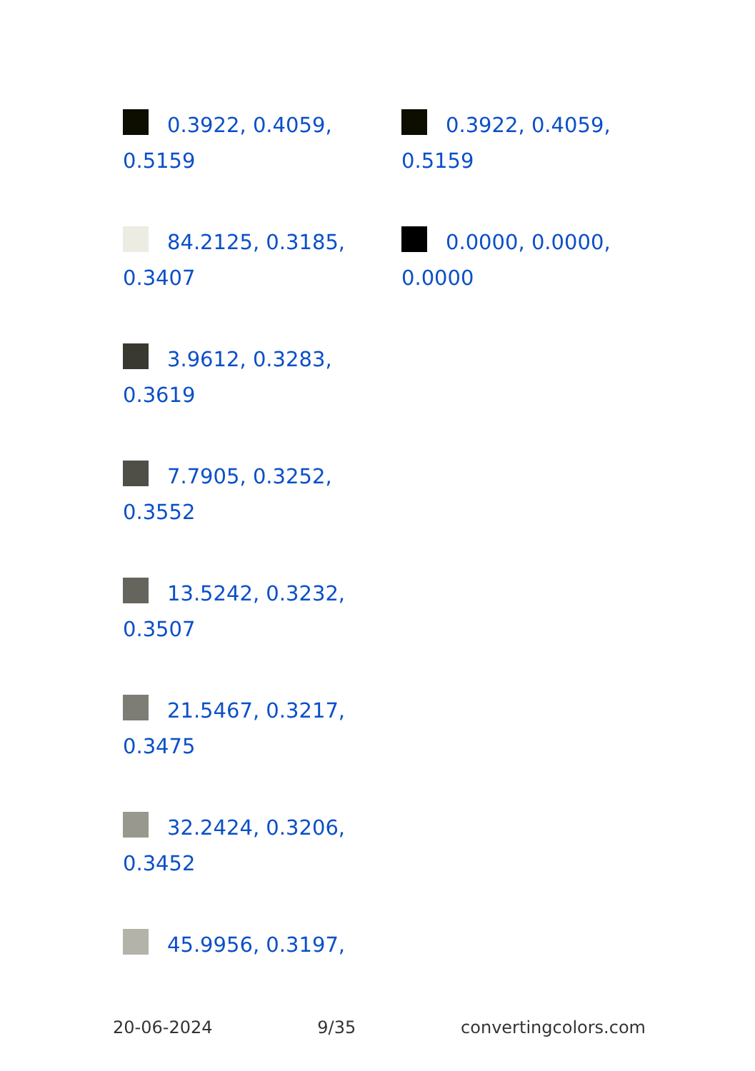0.3922, 0.4059,
0.5159
84.2125, 0.3185,
0.3407
3.9612, 0.3283,
0.3619
7.7905, 0.3252,
0.3552
13.5242, 0.3232,
0.3507
21.5467, 0.3217,
0.3475
32.2424, 0.3206,
0.3452
45.9956, 0.3197,
0.3922, 0.4059,
0.5159
0.0000, 0.0000,
0.0000
20-06-2024 9/35 convertingcolors.com